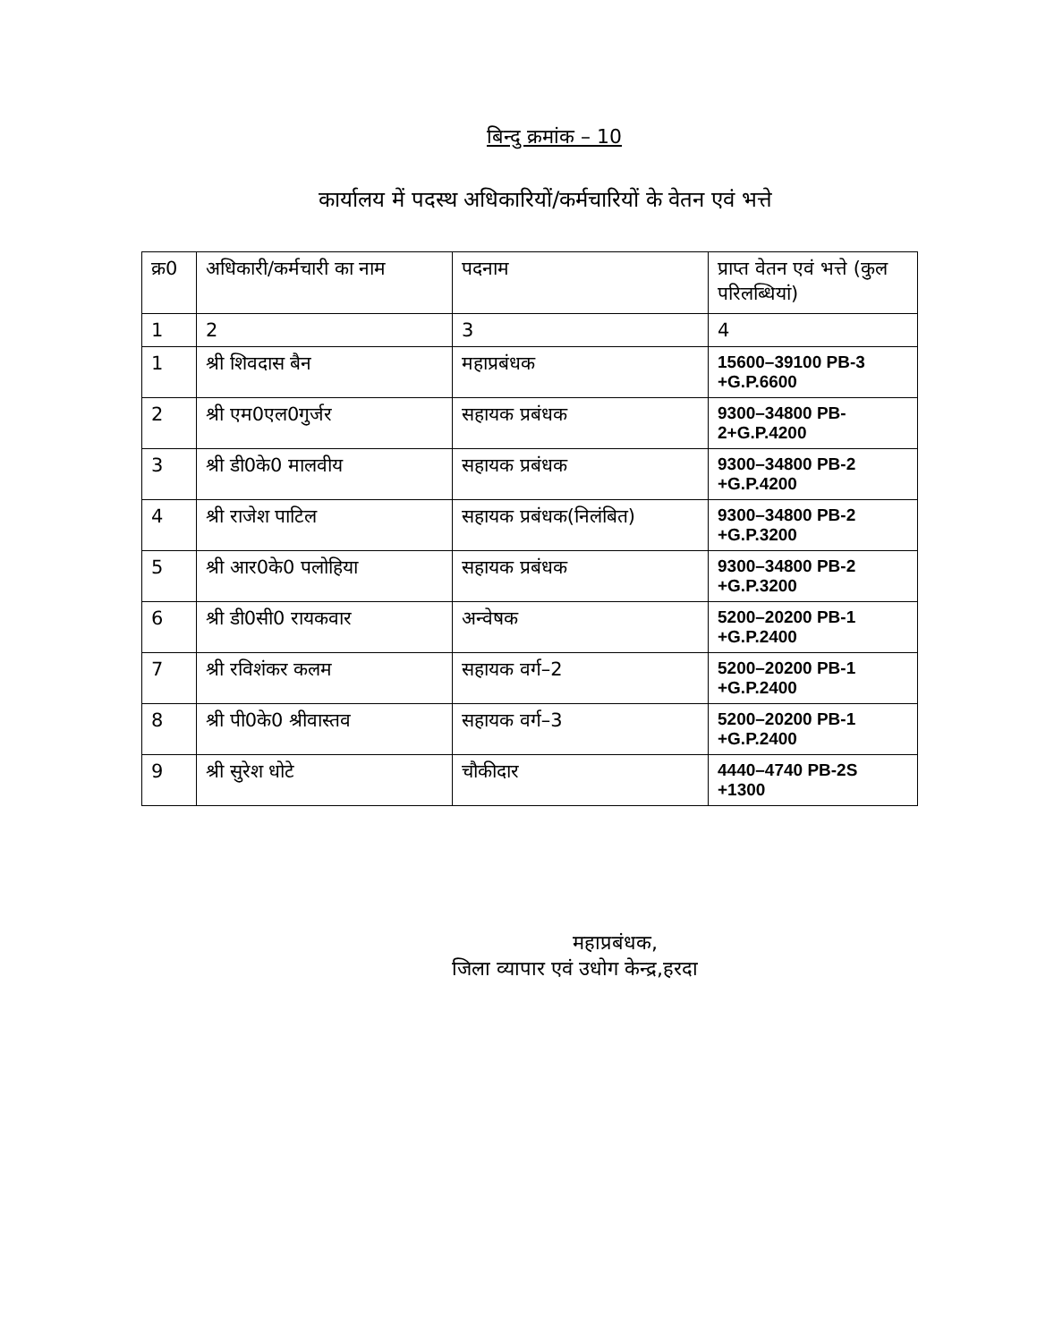बिन्दु क्रमांक – 10
कार्यालय में पदस्थ अधिकारियों/कर्मचारियों के वेतन एवं भत्ते
| क्र0 | अधिकारी/कर्मचारी का नाम | पदनाम | प्राप्त वेतन एवं भत्ते (कुल परिलब्धियां) |
| --- | --- | --- | --- |
| 1 | 2 | 3 | 4 |
| 1 | श्री शिवदास बैन | महाप्रबंधक | 15600–39100 PB-3 +G.P.6600 |
| 2 | श्री एम0एल0गुर्जर | सहायक प्रबंधक | 9300–34800 PB-2+G.P.4200 |
| 3 | श्री डी0के0 मालवीय | सहायक प्रबंधक | 9300–34800 PB-2 +G.P.4200 |
| 4 | श्री राजेश पाटिल | सहायक प्रबंधक(निलंबित) | 9300–34800 PB-2 +G.P.3200 |
| 5 | श्री आर0के0 पलोहिया | सहायक प्रबंधक | 9300–34800 PB-2 +G.P.3200 |
| 6 | श्री डी0सी0 रायकवार | अन्वेषक | 5200–20200 PB-1 +G.P.2400 |
| 7 | श्री रविशंकर कलम | सहायक वर्ग–2 | 5200–20200 PB-1 +G.P.2400 |
| 8 | श्री पी0के0 श्रीवास्तव | सहायक वर्ग–3 | 5200–20200 PB-1 +G.P.2400 |
| 9 | श्री सुरेश धोटे | चौकीदार | 4440–4740 PB-2S +1300 |
महाप्रबंधक,
जिला व्यापार एवं उधोग केन्द्र,हरदा